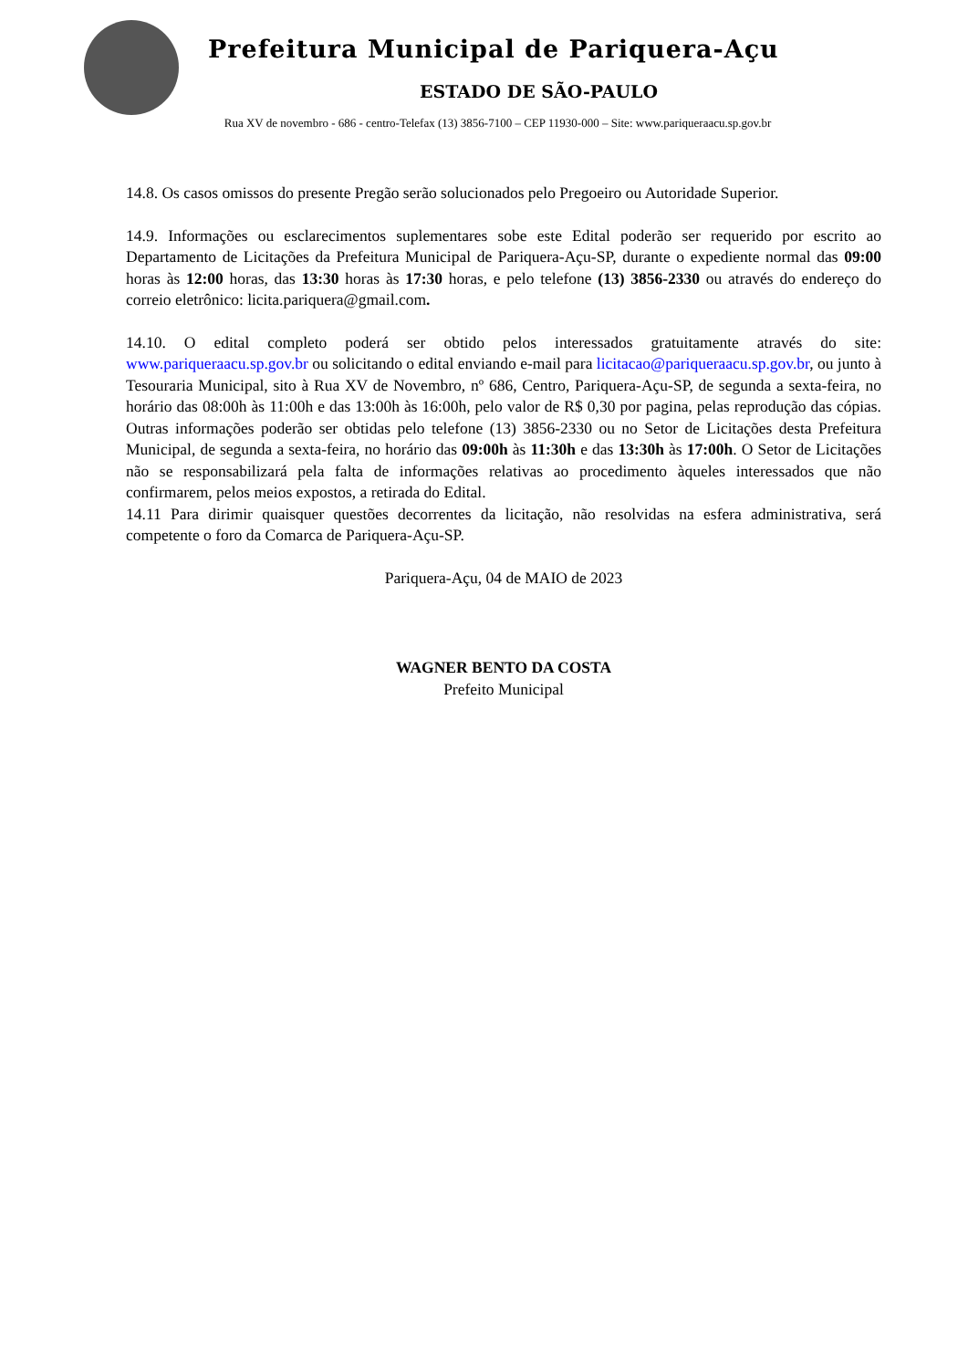Prefeitura Municipal de Pariquera-Açu
ESTADO DE SÃO-PAULO
Rua XV de novembro - 686 - centro-Telefax (13) 3856-7100 – CEP 11930-000 – Site: www.pariqueraacu.sp.gov.br
14.8. Os casos omissos do presente Pregão serão solucionados pelo Pregoeiro ou Autoridade Superior.
14.9. Informações ou esclarecimentos suplementares sobe este Edital poderão ser requerido por escrito ao Departamento de Licitações da Prefeitura Municipal de Pariquera-Açu-SP, durante o expediente normal das 09:00 horas às 12:00 horas, das 13:30 horas às 17:30 horas, e pelo telefone (13) 3856-2330 ou através do endereço do correio eletrônico: licita.pariquera@gmail.com.
14.10. O edital completo poderá ser obtido pelos interessados gratuitamente através do site: www.pariqueraacu.sp.gov.br ou solicitando o edital enviando e-mail para licitacao@pariqueraacu.sp.gov.br, ou junto à Tesouraria Municipal, sito à Rua XV de Novembro, nº 686, Centro, Pariquera-Açu-SP, de segunda a sexta-feira, no horário das 08:00h às 11:00h e das 13:00h às 16:00h, pelo valor de R$ 0,30 por pagina, pelas reprodução das cópias. Outras informações poderão ser obtidas pelo telefone (13) 3856-2330 ou no Setor de Licitações desta Prefeitura Municipal, de segunda a sexta-feira, no horário das 09:00h às 11:30h e das 13:30h às 17:00h. O Setor de Licitações não se responsabilizará pela falta de informações relativas ao procedimento àqueles interessados que não confirmarem, pelos meios expostos, a retirada do Edital.
14.11 Para dirimir quaisquer questões decorrentes da licitação, não resolvidas na esfera administrativa, será competente o foro da Comarca de Pariquera-Açu-SP.
Pariquera-Açu, 04 de MAIO de 2023
WAGNER BENTO DA COSTA
Prefeito Municipal